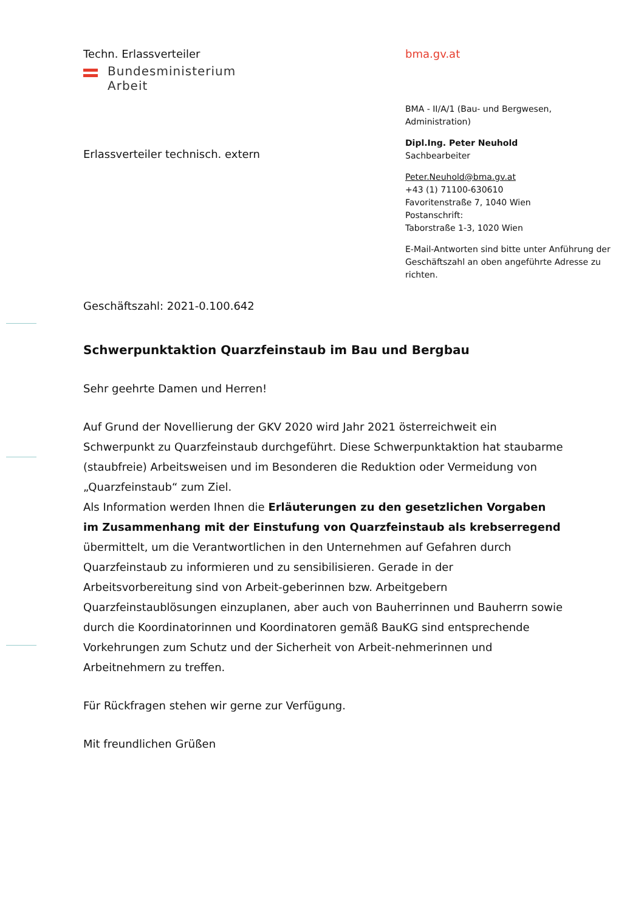Techn. Erlassverteiler
Bundesministerium
Arbeit
Erlassverteiler technisch. extern
bma.gv.at
BMA - II/A/1 (Bau- und Bergwesen, Administration)
Dipl.Ing. Peter Neuhold
Sachbearbeiter
Peter.Neuhold@bma.gv.at
+43 (1) 71100-630610
Favoritenstraße 7, 1040 Wien
Postanschrift:
Taborstraße 1-3, 1020 Wien
E-Mail-Antworten sind bitte unter Anführung der Geschäftszahl an oben angeführte Adresse zu richten.
Geschäftszahl: 2021-0.100.642
Schwerpunktaktion Quarzfeinstaub im Bau und Bergbau
Sehr geehrte Damen und Herren!
Auf Grund der Novellierung der GKV 2020 wird Jahr 2021 österreichweit ein Schwerpunkt zu Quarzfeinstaub durchgeführt. Diese Schwerpunktaktion hat staubarme (staubfreie) Arbeitsweisen und im Besonderen die Reduktion oder Vermeidung von „Quarzfeinstaub“ zum Ziel.
Als Information werden Ihnen die Erläuterungen zu den gesetzlichen Vorgaben im Zusammenhang mit der Einstufung von Quarzfeinstaub als krebserregend übermittelt, um die Verantwortlichen in den Unternehmen auf Gefahren durch Quarzfeinstaub zu informieren und zu sensibilisieren. Gerade in der Arbeitsvorbereitung sind von Arbeit-geberinnen bzw. Arbeitgebern Quarzfeinstaublösungen einzuplanen, aber auch von Bauherrinnen und Bauherrn sowie durch die Koordinatorinnen und Koordinatoren gemäß BauKG sind entsprechende Vorkehrungen zum Schutz und der Sicherheit von Arbeit-nehmerinnen und Arbeitnehmern zu treffen.
Für Rückfragen stehen wir gerne zur Verfügung.
Mit freundlichen Grüßen